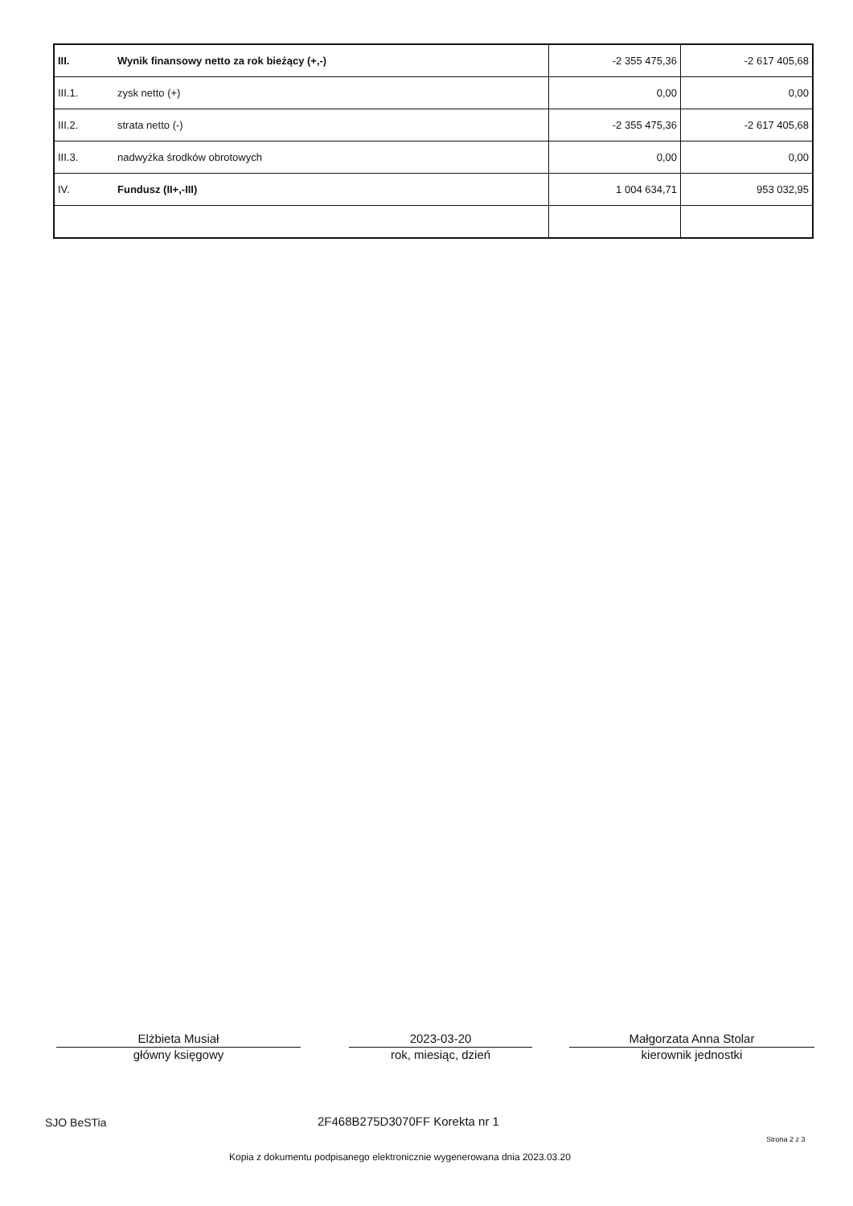| III. | Wynik finansowy netto za rok bieżący (+,-) | -2 355 475,36 | -2 617 405,68 |
| III.1. | zysk netto (+) | 0,00 | 0,00 |
| III.2. | strata netto (-) | -2 355 475,36 | -2 617 405,68 |
| III.3. | nadwyżka środków obrotowych | 0,00 | 0,00 |
| IV. | Fundusz (II+,-III) | 1 004 634,71 | 953 032,95 |
Elżbieta Musiał
główny księgowy
2023-03-20
rok, miesiąc, dzień
Małgorzata Anna Stolar
kierownik jednostki
SJO BeSTia 2F468B275D3070FF Korekta nr 1
Strona 2 z 3
Kopia z dokumentu podpisanego elektronicznie wygenerowana dnia 2023.03.20